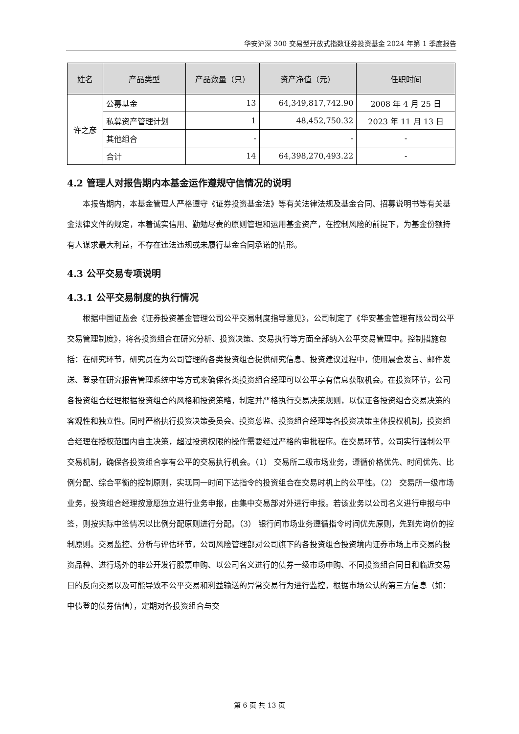华安沪深 300 交易型开放式指数证券投资基金 2024 年第 1 季度报告
| 姓名 | 产品类型 | 产品数量（只） | 资产净值（元） | 任职时间 |
| --- | --- | --- | --- | --- |
| 许之彦 | 公募基金 | 13 | 64,349,817,742.90 | 2008 年 4 月 25 日 |
| | 私募资产管理计划 | 1 | 48,452,750.32 | 2023 年 11 月 13 日 |
| | 其他组合 | - | - | - |
| | 合计 | 14 | 64,398,270,493.22 | - |
4.2 管理人对报告期内本基金运作遵规守信情况的说明
本报告期内，本基金管理人严格遵守《证券投资基金法》等有关法律法规及基金合同、招募说明书等有关基金法律文件的规定，本着诚实信用、勤勉尽责的原则管理和运用基金资产，在控制风险的前提下，为基金份额持有人谋求最大利益，不存在违法违规或未履行基金合同承诺的情形。
4.3 公平交易专项说明
4.3.1 公平交易制度的执行情况
根据中国证监会《证券投资基金管理公司公平交易制度指导意见》，公司制定了《华安基金管理有限公司公平交易管理制度》，将各投资组合在研究分析、投资决策、交易执行等方面全部纳入公平交易管理中。控制措施包括：在研究环节，研究员在为公司管理的各类投资组合提供研究信息、投资建议过程中，使用晨会发言、邮件发送、登录在研究报告管理系统中等方式来确保各类投资组合经理可以公平享有信息获取机会。在投资环节，公司各投资组合经理根据投资组合的风格和投资策略，制定并严格执行交易决策规则，以保证各投资组合交易决策的客观性和独立性。同时严格执行投资决策委员会、投资总监、投资组合经理等各投资决策主体授权机制，投资组合经理在授权范围内自主决策，超过投资权限的操作需要经过严格的审批程序。在交易环节，公司实行强制公平交易机制，确保各投资组合享有公平的交易执行机会。（1） 交易所二级市场业务，遵循价格优先、时间优先、比例分配、综合平衡的控制原则，实现同一时间下达指令的投资组合在交易时机上的公平性。（2） 交易所一级市场业务，投资组合经理按意愿独立进行业务申报，由集中交易部对外进行申报。若该业务以公司名义进行申报与中签，则按实际中签情况以比例分配原则进行分配。（3） 银行间市场业务遵循指令时间优先原则，先到先询价的控制原则。交易监控、分析与评估环节，公司风险管理部对公司旗下的各投资组合投资境内证券市场上市交易的投资品种、进行场外的非公开发行股票申购、以公司名义进行的债券一级市场申购、不同投资组合同日和临近交易日的反向交易以及可能导致不公平交易和利益输送的异常交易行为进行监控，根据市场公认的第三方信息（如：中债登的债券估值），定期对各投资组合与交
第 6 页 共 13 页